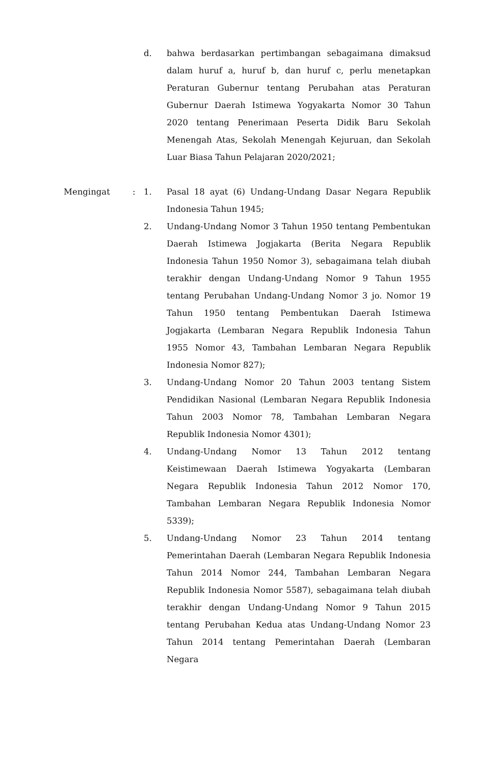d. bahwa berdasarkan pertimbangan sebagaimana dimaksud dalam huruf a, huruf b, dan huruf c, perlu menetapkan Peraturan Gubernur tentang Perubahan atas Peraturan Gubernur Daerah Istimewa Yogyakarta Nomor 30 Tahun 2020 tentang Penerimaan Peserta Didik Baru Sekolah Menengah Atas, Sekolah Menengah Kejuruan, dan Sekolah Luar Biasa Tahun Pelajaran 2020/2021;
Mengingat : 1. Pasal 18 ayat (6) Undang-Undang Dasar Negara Republik Indonesia Tahun 1945;
2. Undang-Undang Nomor 3 Tahun 1950 tentang Pembentukan Daerah Istimewa Jogjakarta (Berita Negara Republik Indonesia Tahun 1950 Nomor 3), sebagaimana telah diubah terakhir dengan Undang-Undang Nomor 9 Tahun 1955 tentang Perubahan Undang-Undang Nomor 3 jo. Nomor 19 Tahun 1950 tentang Pembentukan Daerah Istimewa Jogjakarta (Lembaran Negara Republik Indonesia Tahun 1955 Nomor 43, Tambahan Lembaran Negara Republik Indonesia Nomor 827);
3. Undang-Undang Nomor 20 Tahun 2003 tentang Sistem Pendidikan Nasional (Lembaran Negara Republik Indonesia Tahun 2003 Nomor 78, Tambahan Lembaran Negara Republik Indonesia Nomor 4301);
4. Undang-Undang Nomor 13 Tahun 2012 tentang Keistimewaan Daerah Istimewa Yogyakarta (Lembaran Negara Republik Indonesia Tahun 2012 Nomor 170, Tambahan Lembaran Negara Republik Indonesia Nomor 5339);
5. Undang-Undang Nomor 23 Tahun 2014 tentang Pemerintahan Daerah (Lembaran Negara Republik Indonesia Tahun 2014 Nomor 244, Tambahan Lembaran Negara Republik Indonesia Nomor 5587), sebagaimana telah diubah terakhir dengan Undang-Undang Nomor 9 Tahun 2015 tentang Perubahan Kedua atas Undang-Undang Nomor 23 Tahun 2014 tentang Pemerintahan Daerah (Lembaran Negara